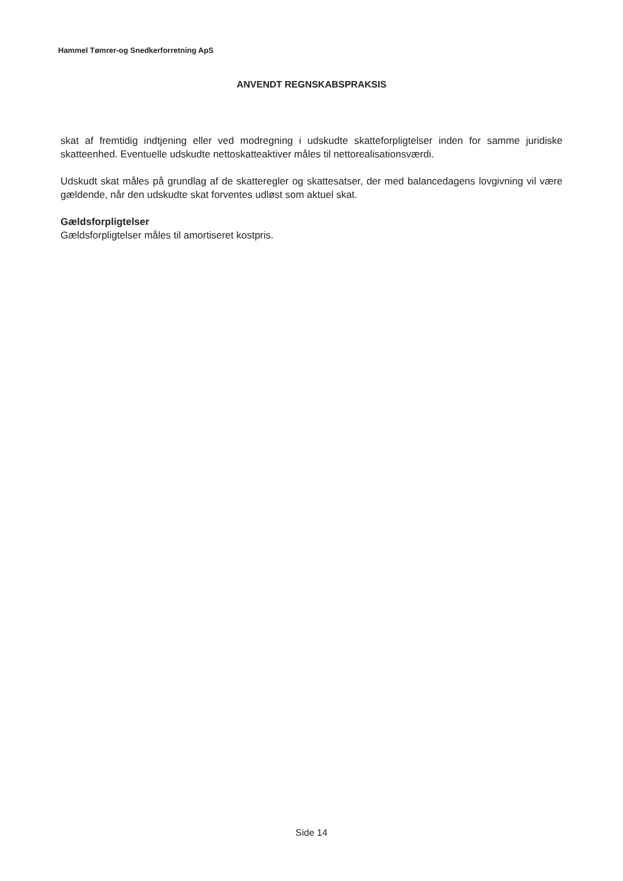Hammel Tømrer-og Snedkerforretning ApS
ANVENDT REGNSKABSPRAKSIS
skat af fremtidig indtjening eller ved modregning i udskudte skatteforpligtelser inden for samme juridiske skatteenhed. Eventuelle udskudte nettoskatteaktiver måles til nettorealisationsværdi.
Udskudt skat måles på grundlag af de skatteregler og skattesatser, der med balancedagens lovgivning vil være gældende, når den udskudte skat forventes udløst som aktuel skat.
Gældsforpligtelser
Gældsforpligtelser måles til amortiseret kostpris.
Side 14